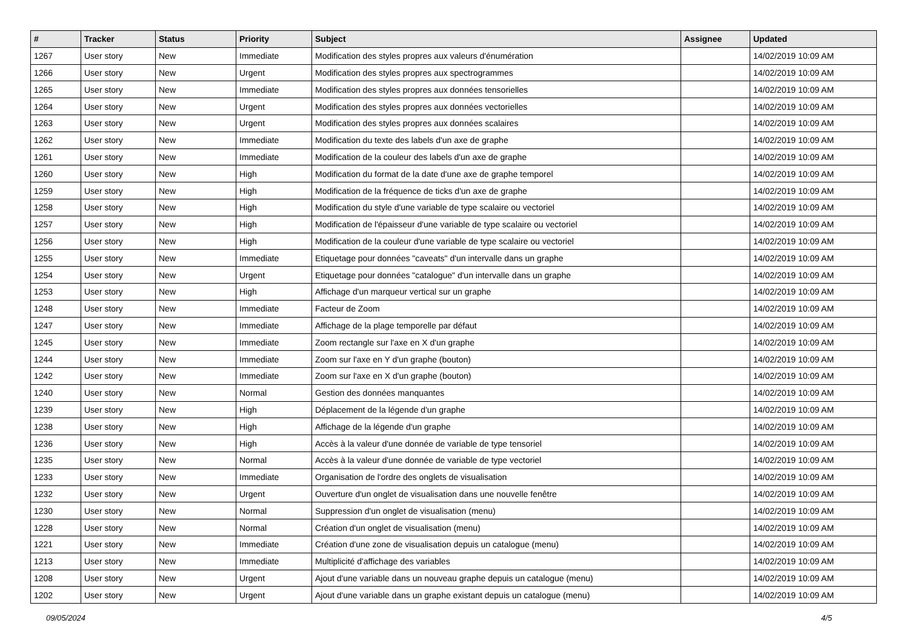| # | Tracker | Status | Priority | Subject | Assignee | Updated |
| --- | --- | --- | --- | --- | --- | --- |
| 1267 | User story | New | Immediate | Modification des styles propres aux valeurs d'énumération | | 14/02/2019 10:09 AM |
| 1266 | User story | New | Urgent | Modification des styles propres aux spectrogrammes | | 14/02/2019 10:09 AM |
| 1265 | User story | New | Immediate | Modification des styles propres aux données tensorielles | | 14/02/2019 10:09 AM |
| 1264 | User story | New | Urgent | Modification des styles propres aux données vectorielles | | 14/02/2019 10:09 AM |
| 1263 | User story | New | Urgent | Modification des styles propres aux données scalaires | | 14/02/2019 10:09 AM |
| 1262 | User story | New | Immediate | Modification du texte des labels d'un axe de graphe | | 14/02/2019 10:09 AM |
| 1261 | User story | New | Immediate | Modification de la couleur des labels d'un axe de graphe | | 14/02/2019 10:09 AM |
| 1260 | User story | New | High | Modification du format de la date d'une axe de graphe temporel | | 14/02/2019 10:09 AM |
| 1259 | User story | New | High | Modification de la fréquence de ticks d'un axe de graphe | | 14/02/2019 10:09 AM |
| 1258 | User story | New | High | Modification du style d'une variable de type scalaire ou vectoriel | | 14/02/2019 10:09 AM |
| 1257 | User story | New | High | Modification de l'épaisseur d'une variable de type scalaire ou vectoriel | | 14/02/2019 10:09 AM |
| 1256 | User story | New | High | Modification de la couleur d'une variable de type scalaire ou vectoriel | | 14/02/2019 10:09 AM |
| 1255 | User story | New | Immediate | Etiquetage pour données "caveats" d'un intervalle dans un graphe | | 14/02/2019 10:09 AM |
| 1254 | User story | New | Urgent | Etiquetage pour données "catalogue" d'un intervalle dans un graphe | | 14/02/2019 10:09 AM |
| 1253 | User story | New | High | Affichage d'un marqueur vertical sur un graphe | | 14/02/2019 10:09 AM |
| 1248 | User story | New | Immediate | Facteur de Zoom | | 14/02/2019 10:09 AM |
| 1247 | User story | New | Immediate | Affichage de la plage temporelle par défaut | | 14/02/2019 10:09 AM |
| 1245 | User story | New | Immediate | Zoom rectangle sur l'axe en X d'un graphe | | 14/02/2019 10:09 AM |
| 1244 | User story | New | Immediate | Zoom sur l'axe en Y d'un graphe (bouton) | | 14/02/2019 10:09 AM |
| 1242 | User story | New | Immediate | Zoom sur l'axe en X d'un graphe (bouton) | | 14/02/2019 10:09 AM |
| 1240 | User story | New | Normal | Gestion des données manquantes | | 14/02/2019 10:09 AM |
| 1239 | User story | New | High | Déplacement de la légende d'un graphe | | 14/02/2019 10:09 AM |
| 1238 | User story | New | High | Affichage de la légende d'un graphe | | 14/02/2019 10:09 AM |
| 1236 | User story | New | High | Accès à la valeur d'une donnée de variable de type tensoriel | | 14/02/2019 10:09 AM |
| 1235 | User story | New | Normal | Accès à la valeur d'une donnée de variable de type vectoriel | | 14/02/2019 10:09 AM |
| 1233 | User story | New | Immediate | Organisation de l'ordre des onglets de visualisation | | 14/02/2019 10:09 AM |
| 1232 | User story | New | Urgent | Ouverture d'un onglet de visualisation dans une nouvelle fenêtre | | 14/02/2019 10:09 AM |
| 1230 | User story | New | Normal | Suppression d'un onglet de visualisation (menu) | | 14/02/2019 10:09 AM |
| 1228 | User story | New | Normal | Création d'un onglet de visualisation (menu) | | 14/02/2019 10:09 AM |
| 1221 | User story | New | Immediate | Création d'une zone de visualisation depuis un catalogue (menu) | | 14/02/2019 10:09 AM |
| 1213 | User story | New | Immediate | Multiplicité d'affichage des variables | | 14/02/2019 10:09 AM |
| 1208 | User story | New | Urgent | Ajout d'une variable dans un nouveau graphe depuis un catalogue (menu) | | 14/02/2019 10:09 AM |
| 1202 | User story | New | Urgent | Ajout d'une variable dans un graphe existant depuis un catalogue (menu) | | 14/02/2019 10:09 AM |
09/05/2024 4/5